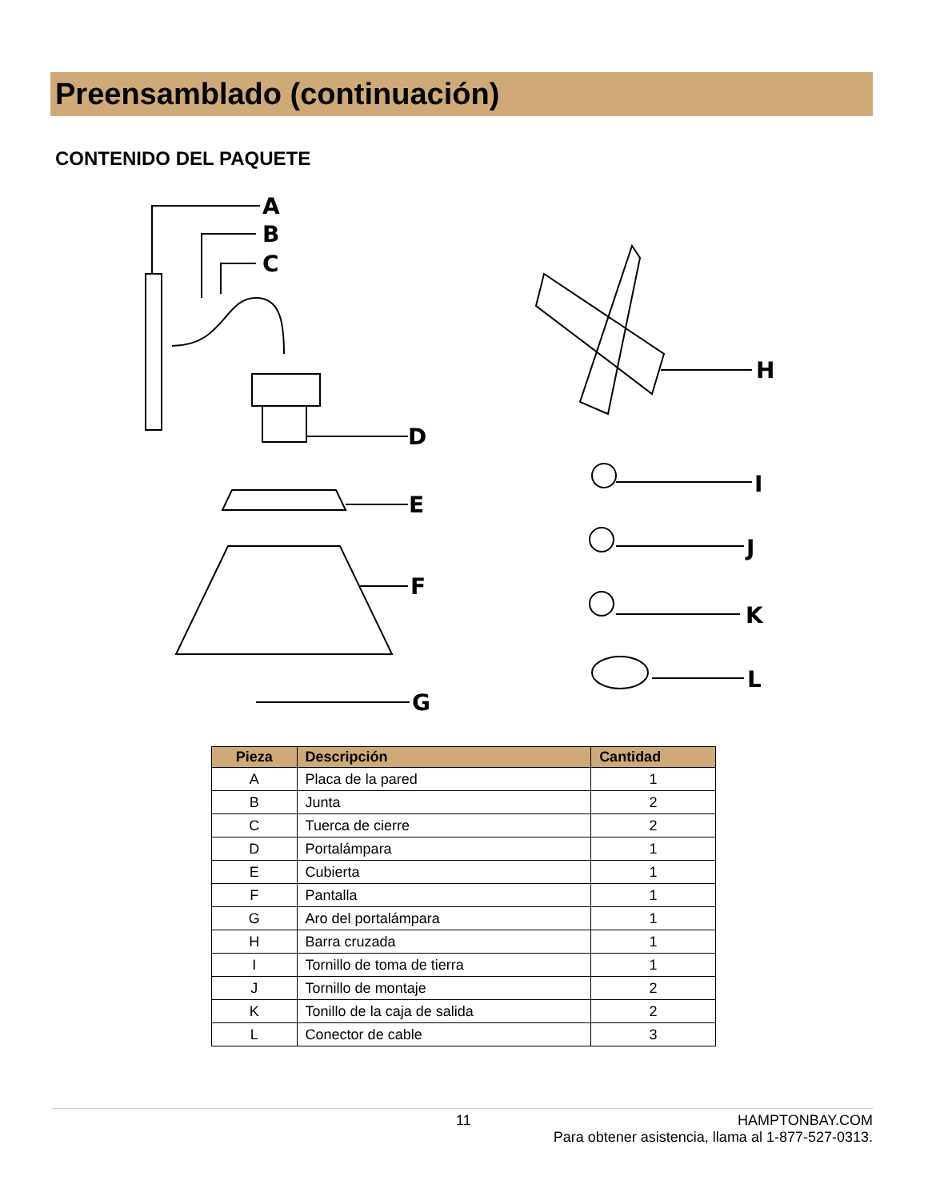Preensamblado (continuación)
CONTENIDO DEL PAQUETE
A
B
C
D
E
F
G
H
I
J
K
L
| Pieza | Descripción | Cantidad |
| --- | --- | --- |
| A | Placa de la pared | 1 |
| B | Junta | 2 |
| C | Tuerca de cierre | 2 |
| D | Portalámpara | 1 |
| E | Cubierta | 1 |
| F | Pantalla | 1 |
| G | Aro del portalámpara | 1 |
| H | Barra cruzada | 1 |
| I | Tornillo de toma de tierra | 1 |
| J | Tornillo de montaje | 2 |
| K | Tonillo de la caja de salida | 2 |
| L | Conector de cable | 3 |
11 HAMPTONBAY.COM
Para obtener asistencia, llama al 1-877-527-0313.